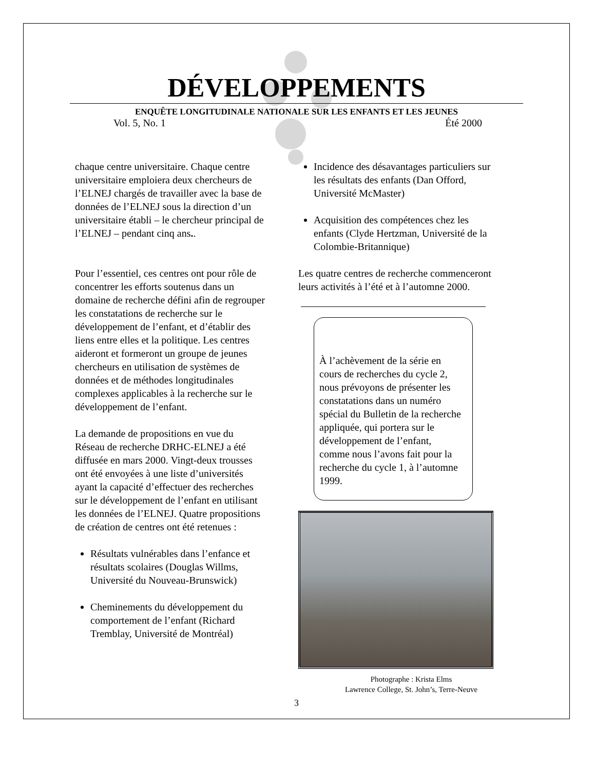DÉVELOPPEMENTS
ENQUÊTE LONGITUDINALE NATIONALE SUR LES ENFANTS ET LES JEUNES
Vol. 5, No. 1 Été 2000
chaque centre universitaire. Chaque centre universitaire emploiera deux chercheurs de l’ELNEJ chargés de travailler avec la base de données de l’ELNEJ sous la direction d’un universitaire établi – le chercheur principal de l’ELNEJ – pendant cinq ans..
Pour l’essentiel, ces centres ont pour rôle de concentrer les efforts soutenus dans un domaine de recherche défini afin de regrouper les constatations de recherche sur le développement de l’enfant, et d’établir des liens entre elles et la politique. Les centres aideront et formeront un groupe de jeunes chercheurs en utilisation de systèmes de données et de méthodes longitudinales complexes applicables à la recherche sur le développement de l’enfant.
La demande de propositions en vue du Réseau de recherche DRHC-ELNEJ a été diffusée en mars 2000. Vingt-deux trousses ont été envoyées à une liste d’universités ayant la capacité d’effectuer des recherches sur le développement de l’enfant en utilisant les données de l’ELNEJ. Quatre propositions de création de centres ont été retenues :
Résultats vulnérables dans l’enfance et résultats scolaires (Douglas Willms, Université du Nouveau-Brunswick)
Cheminements du développement du comportement de l’enfant (Richard Tremblay, Université de Montréal)
Incidence des désavantages particuliers sur les résultats des enfants (Dan Offord, Université McMaster)
Acquisition des compétences chez les enfants (Clyde Hertzman, Université de la Colombie-Britannique)
Les quatre centres de recherche commenceront leurs activités à l’été et à l’automne 2000.
À l’achèvement de la série en cours de recherches du cycle 2, nous prévoyons de présenter les constatations dans un numéro spécial du Bulletin de la recherche appliquée, qui portera sur le développement de l’enfant, comme nous l’avons fait pour la recherche du cycle 1, à l’automne 1999.
Photographe : Krista Elms
Lawrence College, St. John’s, Terre-Neuve
3